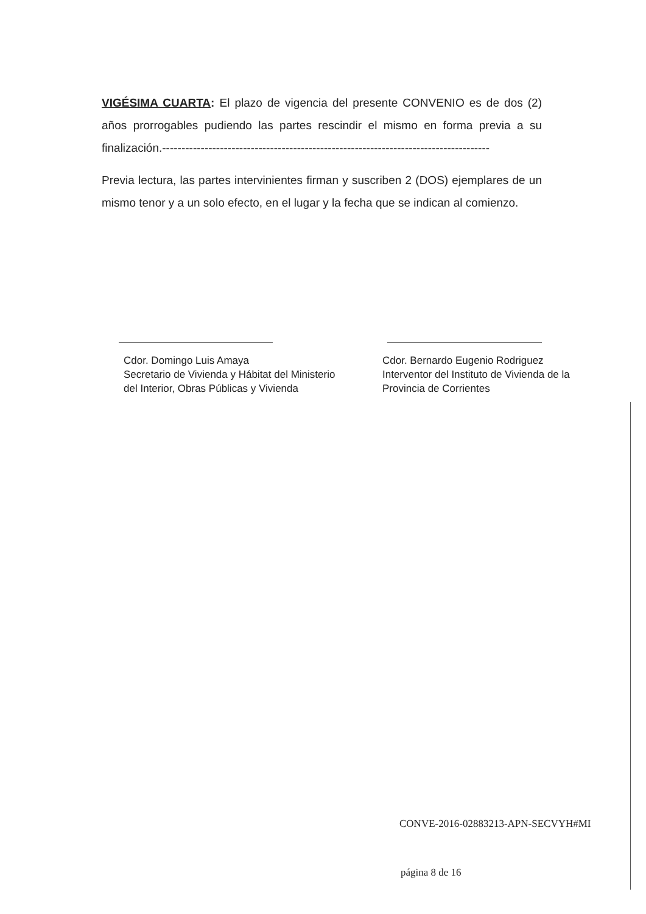VIGÉSIMA CUARTA: El plazo de vigencia del presente CONVENIO es de dos (2) años prorrogables pudiendo las partes rescindir el mismo en forma previa a su finalización.-------------------------------------------------------------------------------------
Previa lectura, las partes intervinientes firman y suscriben 2 (DOS) ejemplares de un mismo tenor y a un solo efecto, en el lugar y la fecha que se indican al comienzo.
Cdor. Domingo Luis Amaya
Secretario de Vivienda y Hábitat del Ministerio del Interior, Obras Públicas y Vivienda
Cdor. Bernardo Eugenio Rodriguez
Interventor del Instituto de Vivienda de la Provincia de Corrientes
CONVE-2016-02883213-APN-SECVYH#MI
página 8 de 16